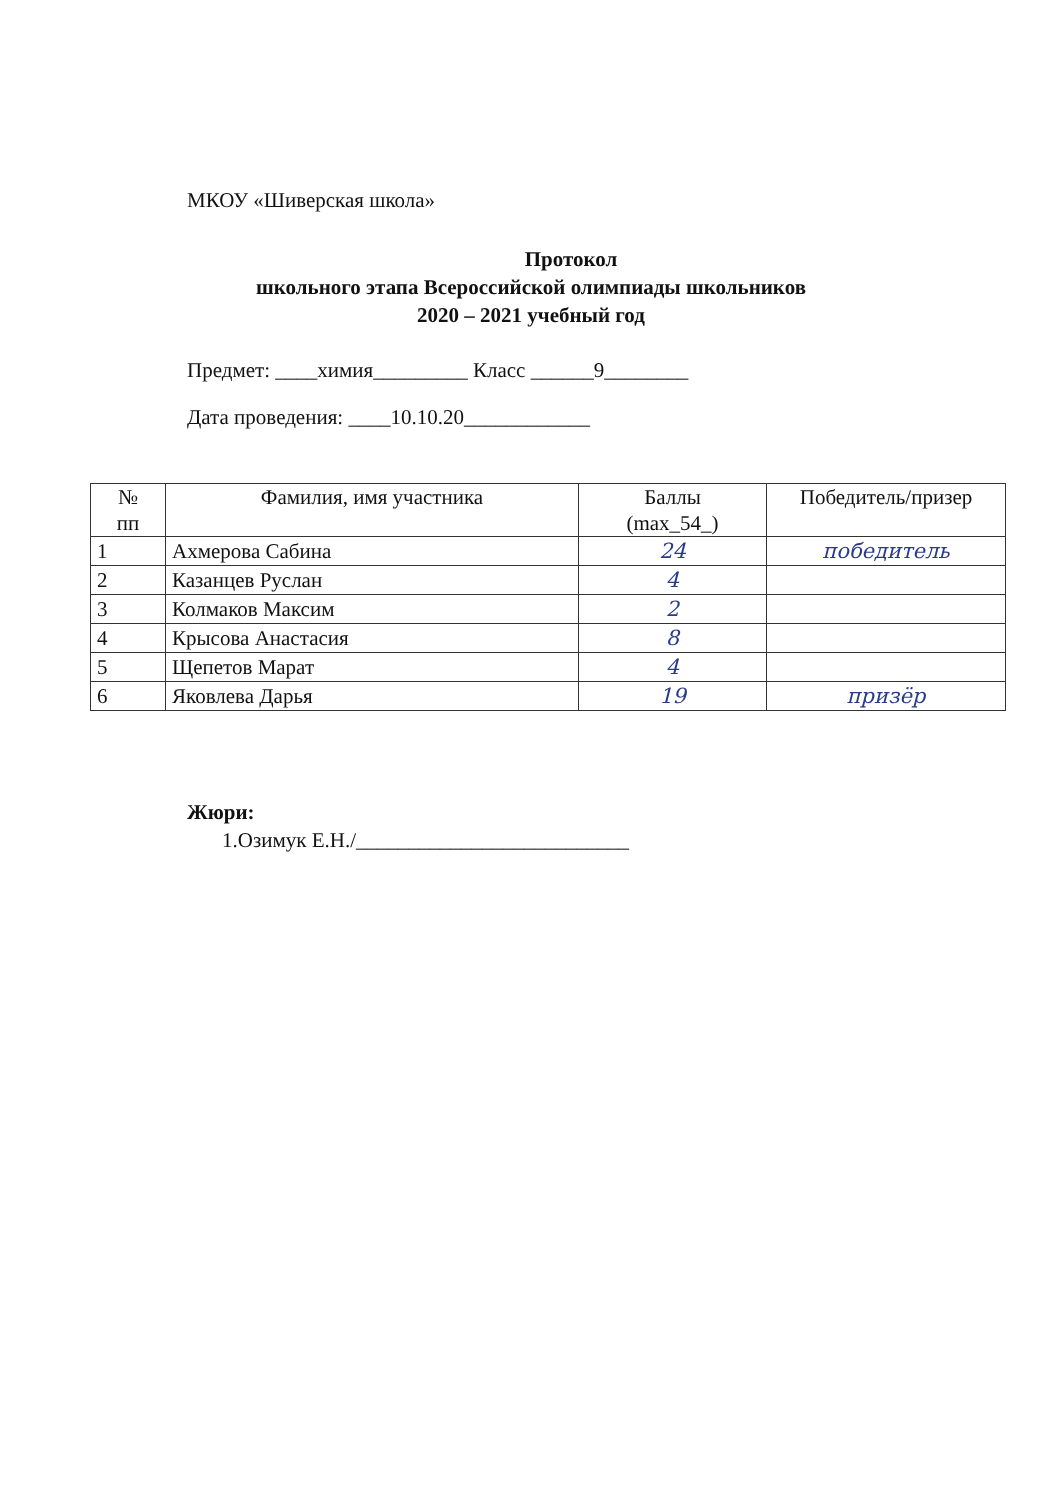МКОУ «Шиверская школа»
Протокол
школьного этапа Всероссийской олимпиады школьников
2020 – 2021 учебный год
Предмет: ____химия_________ Класс ______9________
Дата проведения: ____10.10.20____________
| № пп | Фамилия, имя участника | Баллы (max_54_) | Победитель/призер |
| --- | --- | --- | --- |
| 1 | Ахмерова Сабина | 24 | победитель |
| 2 | Казанцев Руслан | 4 | |
| 3 | Колмаков Максим | 2 | |
| 4 | Крысова Анастасия | 8 | |
| 5 | Щепетов Марат | 4 | |
| 6 | Яковлева Дарья | 19 | призёр |
Жюри:
1.Озимук Е.Н./__________________________